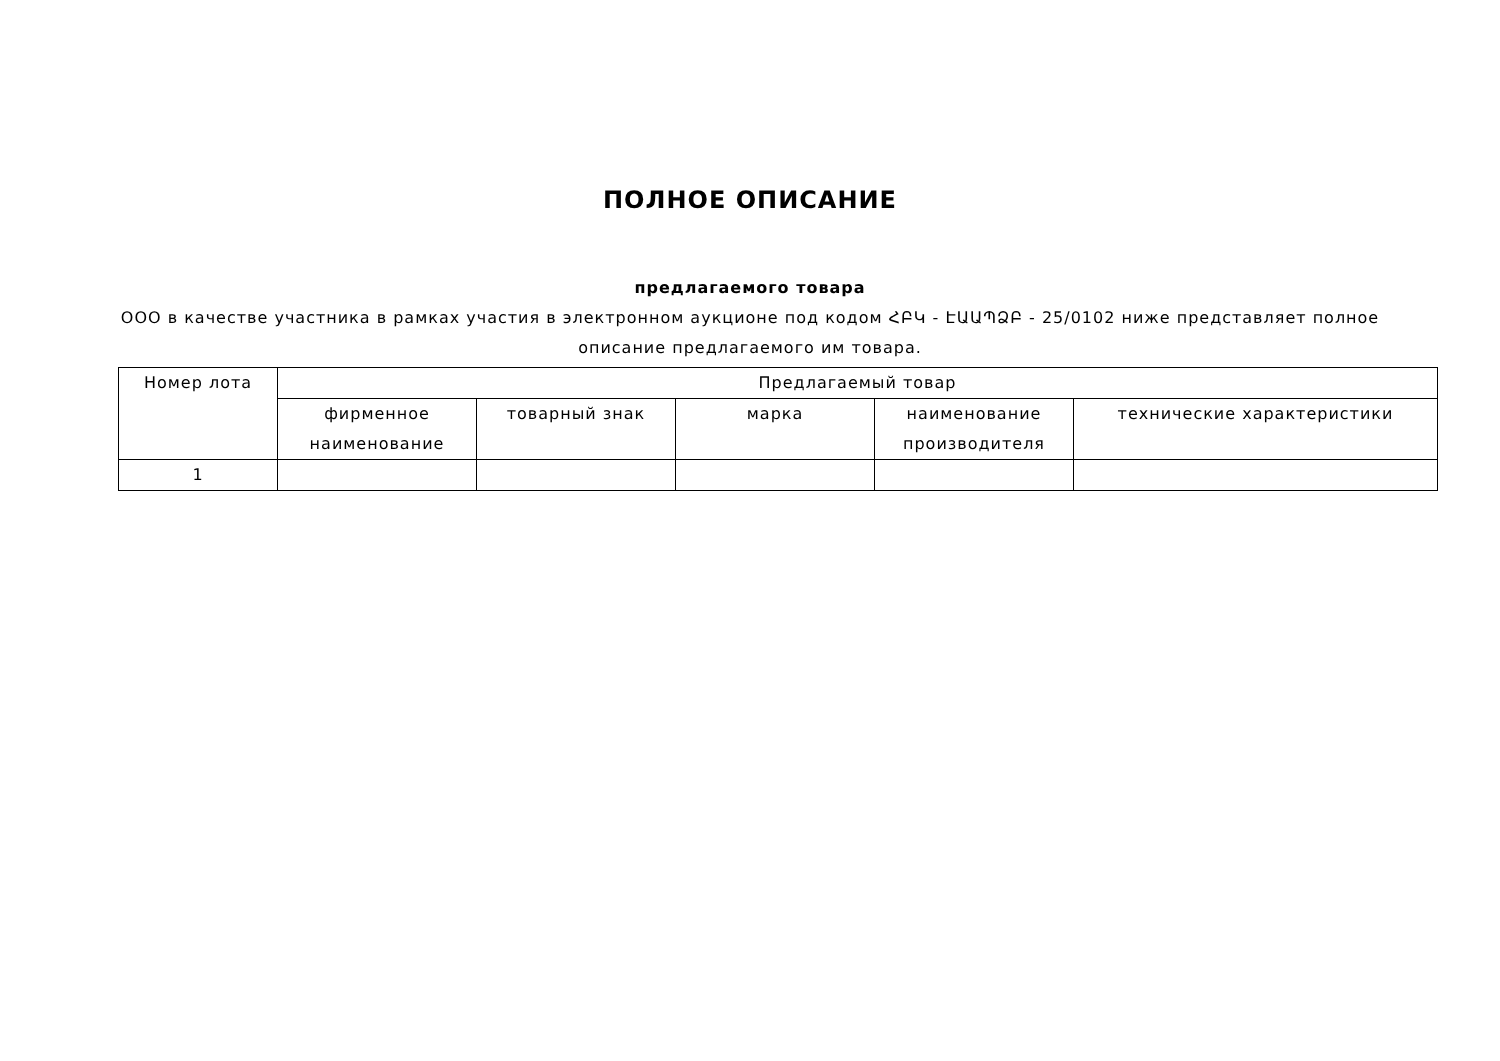ПОЛНОЕ ОПИСАНИЕ
предлагаемого товара
ООО в качестве участника в рамках участия в электронном аукционе под кодом ՀԲԿ - ԷԱԱՊՁԲ - 25/0102 ниже представляет полное описание предлагаемого им товара.
| Номер лота | Предлагаемый товар | | | | |
| --- | --- | --- | --- | --- | --- |
| | фирменное наименование | товарный знак | марка | наименование производителя | технические характеристики |
| 1 | | | | | |